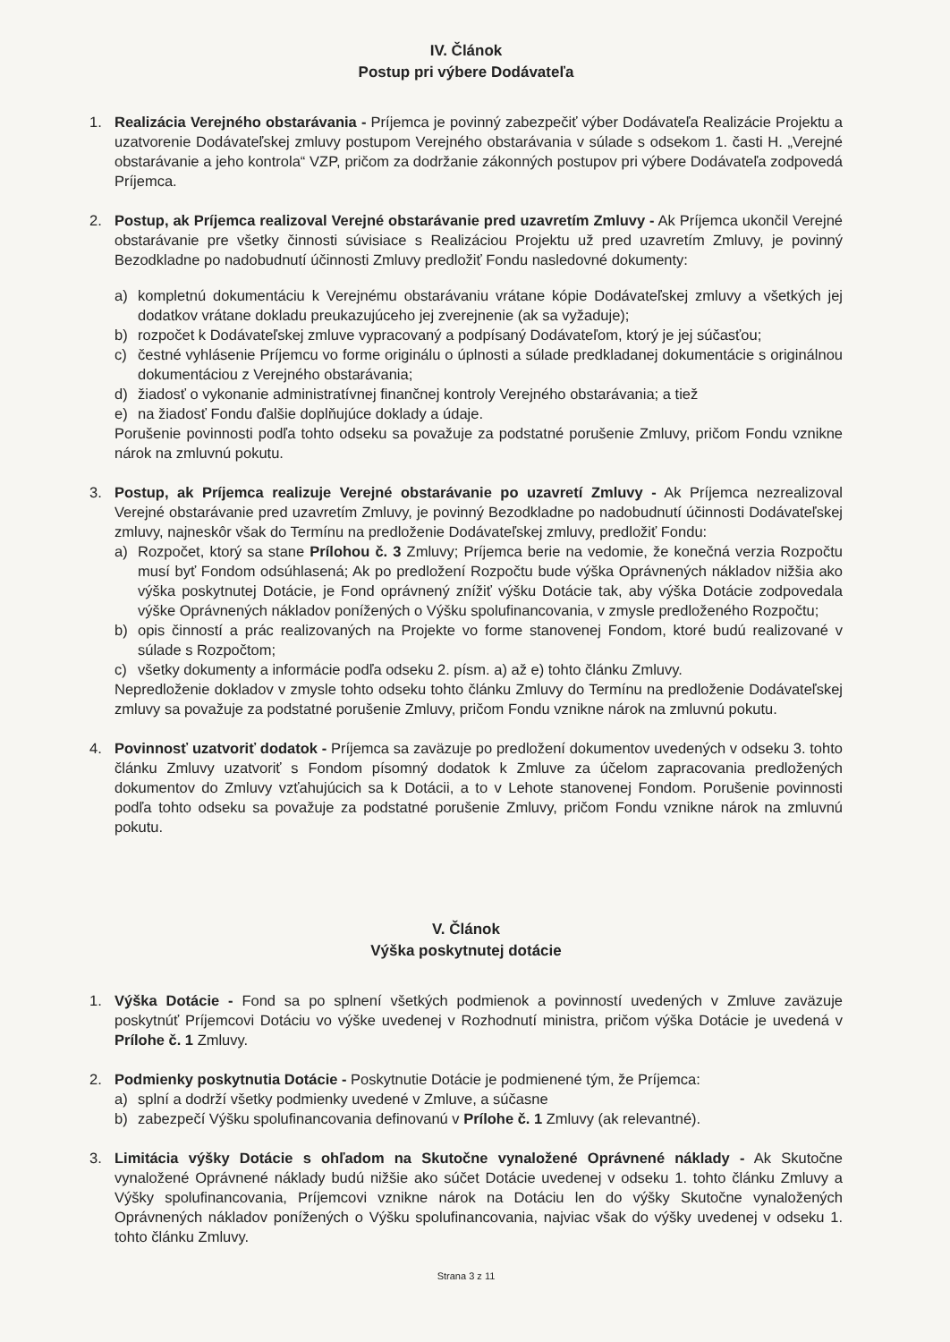IV. Článok
Postup pri výbere Dodávateľa
1. Realizácia Verejného obstarávania - Príjemca je povinný zabezpečiť výber Dodávateľa Realizácie Projektu a uzatvorenie Dodávateľskej zmluvy postupom Verejného obstarávania v súlade s odsekom 1. časti H. „Verejné obstarávanie a jeho kontrola“ VZP, pričom za dodržanie zákonných postupov pri výbere Dodávateľa zodpovedá Príjemca.
2. Postup, ak Príjemca realizoval Verejné obstarávanie pred uzavretím Zmluvy - Ak Príjemca ukončil Verejné obstarávanie pre všetky činnosti súvisiace s Realizáciou Projektu už pred uzavretím Zmluvy, je povinný Bezodkladne po nadobudnutí účinnosti Zmluvy predložiť Fondu nasledovné dokumenty:
a) kompletnú dokumentáciu k Verejnému obstarávaniu vrátane kópie Dodávateľskej zmluvy a všetkých jej dodatkov vrátane dokladu preukazujúceho jej zverejnenie (ak sa vyžaduje);
b) rozpočet k Dodávateľskej zmluve vypracovaný a podpísaný Dodávateľom, ktorý je jej súčasťou;
c) čestné vyhlásenie Príjemcu vo forme originálu o úplnosti a súlade predkladanej dokumentácie s originálnou dokumentáciou z Verejného obstarávania;
d) žiadosť o vykonanie administratívnej finančnej kontroly Verejného obstarávania; a tiež
e) na žiadosť Fondu ďalšie doplňujúce doklady a údaje.
Porušenie povinnosti podľa tohto odseku sa považuje za podstatné porušenie Zmluvy, pričom Fondu vznikne nárok na zmluvnú pokutu.
3. Postup, ak Príjemca realizuje Verejné obstarávanie po uzavretí Zmluvy - Ak Príjemca nezrealizoval Verejné obstarávanie pred uzavretím Zmluvy, je povinný Bezodkladne po nadobudnutí účinnosti Dodávateľskej zmluvy, najneskôr však do Termínu na predloženie Dodávateľskej zmluvy, predložiť Fondu:
a) Rozpočet, ktorý sa stane Prílohou č. 3 Zmluvy; Príjemca berie na vedomie, že konečná verzia Rozpočtu musí byť Fondom odsúhlasená; Ak po predložení Rozpočtu bude výška Oprávnených nákladov nižšia ako výška poskytnutej Dotácie, je Fond oprávnený znížiť výšku Dotácie tak, aby výška Dotácie zodpovedala výške Oprávnených nákladov ponížených o Výšku spolufinancovania, v zmysle predloženého Rozpočtu;
b) opis činností a prác realizovaných na Projekte vo forme stanovenej Fondom, ktoré budú realizované v súlade s Rozpočtom;
c) všetky dokumenty a informácie podľa odseku 2. písm. a) až e) tohto článku Zmluvy.
Nepredloženie dokladov v zmysle tohto odseku tohto článku Zmluvy do Termínu na predloženie Dodávateľskej zmluvy sa považuje za podstatné porušenie Zmluvy, pričom Fondu vznikne nárok na zmluvnú pokutu.
4. Povinnosť uzatvoriť dodatok - Príjemca sa zaväzuje po predložení dokumentov uvedených v odseku 3. tohto článku Zmluvy uzatvoriť s Fondom písomný dodatok k Zmluve za účelom zapracovania predložených dokumentov do Zmluvy vzťahujúcich sa k Dotácii, a to v Lehote stanovenej Fondom. Porušenie povinnosti podľa tohto odseku sa považuje za podstatné porušenie Zmluvy, pričom Fondu vznikne nárok na zmluvnú pokutu.
V. Článok
Výška poskytnutej dotácie
1. Výška Dotácie - Fond sa po splnení všetkých podmienok a povinností uvedených v Zmluve zaväzuje poskytnúť Príjemcovi Dotáciu vo výške uvedenej v Rozhodnutí ministra, pričom výška Dotácie je uvedená v Prílohe č. 1 Zmluvy.
2. Podmienky poskytnutia Dotácie - Poskytnutie Dotácie je podmienené tým, že Príjemca:
a) splní a dodrží všetky podmienky uvedené v Zmluve, a súčasne
b) zabezpečí Výšku spolufinancovania definovanú v Prílohe č. 1 Zmluvy (ak relevantné).
3. Limitácia výšky Dotácie s ohľadom na Skutočne vynaložené Oprávnené náklady - Ak Skutočne vynaložené Oprávnené náklady budú nižšie ako súčet Dotácie uvedenej v odseku 1. tohto článku Zmluvy a Výšky spolufinancovania, Príjemcovi vznikne nárok na Dotáciu len do výšky Skutočne vynaložených Oprávnených nákladov ponížených o Výšku spolufinancovania, najviac však do výšky uvedenej v odseku 1. tohto článku Zmluvy.
Strana 3 z 11